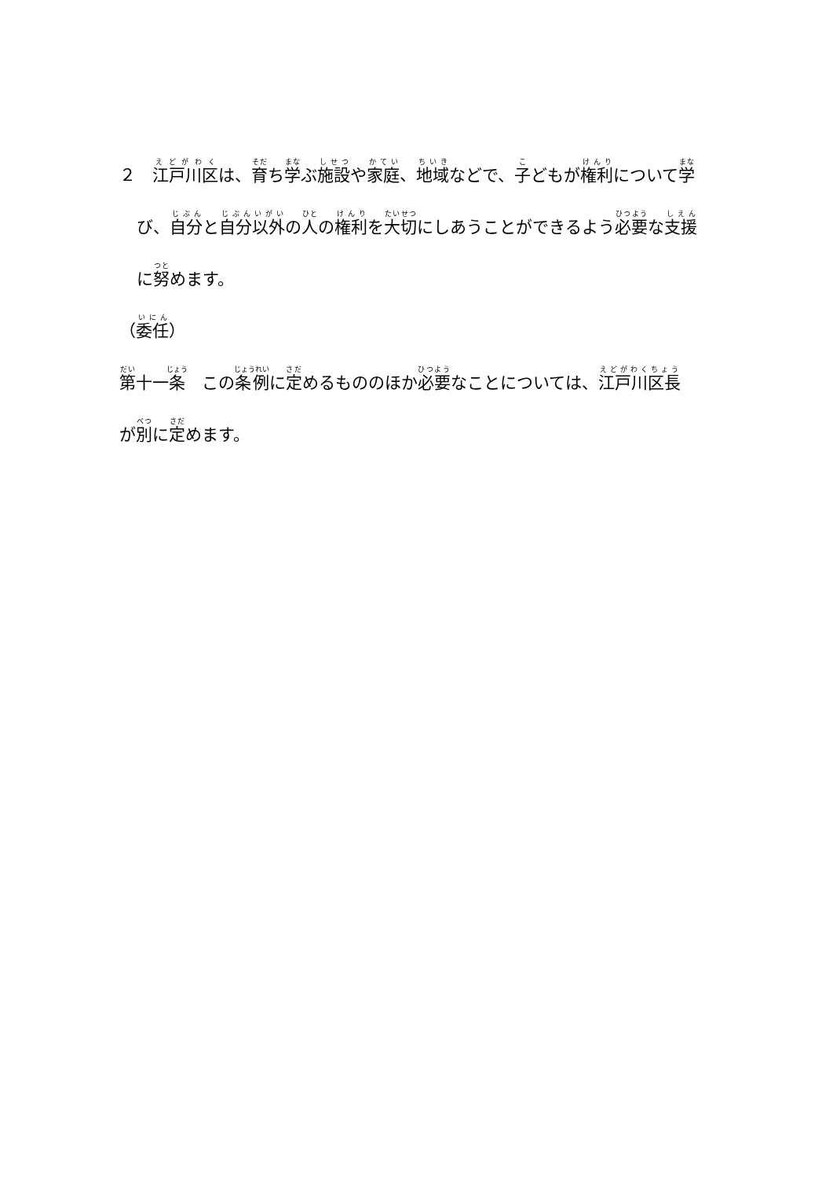２　江戸川区は、育ち学ぶ施設や家庭、地域などで、子どもが権利について学
び、自分と自分以外の人の権利を大切にしあうことができるよう必要な支援
に努めます。
（委任）
第十一条　この条例に定めるもののほか必要なことについては、江戸川区長
が別に定めます。